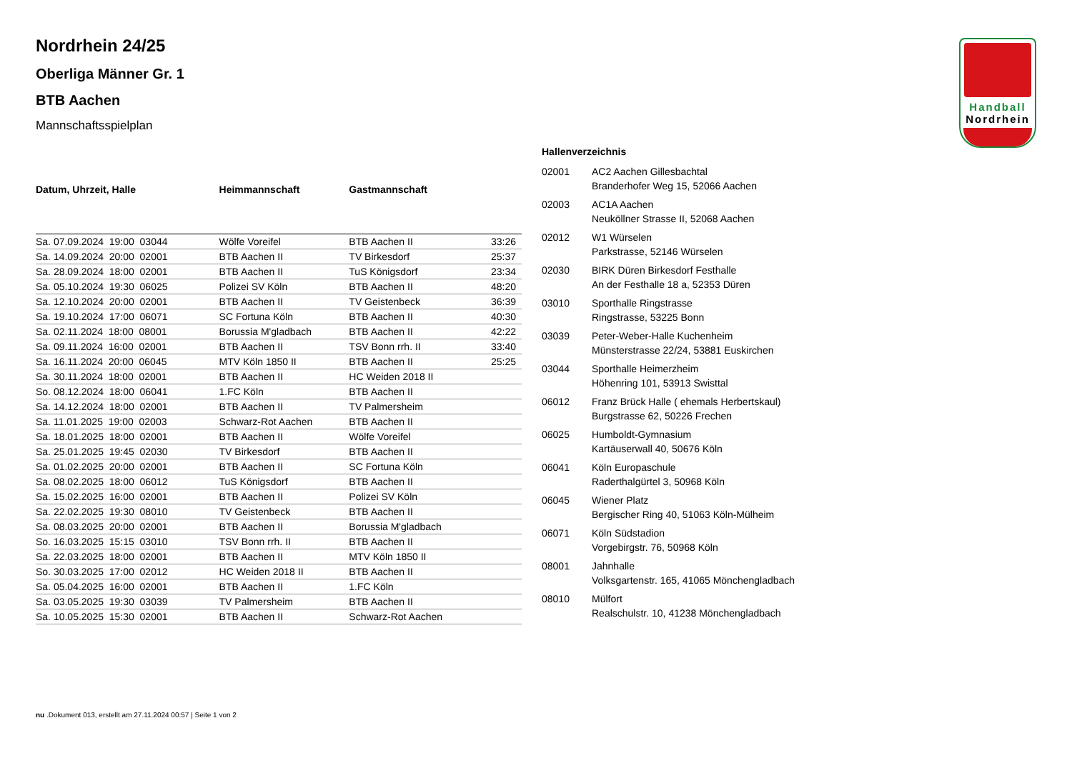Nordrhein 24/25
Oberliga Männer Gr. 1
BTB Aachen
Mannschaftsspielplan
| Datum, Uhrzeit, Halle | Heimmannschaft | Gastmannschaft | |
| --- | --- | --- | --- |
| Sa. 07.09.2024 19:00 03044 | Wölfe Voreifel | BTB Aachen II | 33:26 |
| Sa. 14.09.2024 20:00 02001 | BTB Aachen II | TV Birkesdorf | 25:37 |
| Sa. 28.09.2024 18:00 02001 | BTB Aachen II | TuS Königsdorf | 23:34 |
| Sa. 05.10.2024 19:30 06025 | Polizei SV Köln | BTB Aachen II | 48:20 |
| Sa. 12.10.2024 20:00 02001 | BTB Aachen II | TV Geistenbeck | 36:39 |
| Sa. 19.10.2024 17:00 06071 | SC Fortuna Köln | BTB Aachen II | 40:30 |
| Sa. 02.11.2024 18:00 08001 | Borussia M'gladbach | BTB Aachen II | 42:22 |
| Sa. 09.11.2024 16:00 02001 | BTB Aachen II | TSV Bonn rrh. II | 33:40 |
| Sa. 16.11.2024 20:00 06045 | MTV Köln 1850 II | BTB Aachen II | 25:25 |
| Sa. 30.11.2024 18:00 02001 | BTB Aachen II | HC Weiden 2018 II | |
| So. 08.12.2024 18:00 06041 | 1.FC Köln | BTB Aachen II | |
| Sa. 14.12.2024 18:00 02001 | BTB Aachen II | TV Palmersheim | |
| Sa. 11.01.2025 19:00 02003 | Schwarz-Rot Aachen | BTB Aachen II | |
| Sa. 18.01.2025 18:00 02001 | BTB Aachen II | Wölfe Voreifel | |
| Sa. 25.01.2025 19:45 02030 | TV Birkesdorf | BTB Aachen II | |
| Sa. 01.02.2025 20:00 02001 | BTB Aachen II | SC Fortuna Köln | |
| Sa. 08.02.2025 18:00 06012 | TuS Königsdorf | BTB Aachen II | |
| Sa. 15.02.2025 16:00 02001 | BTB Aachen II | Polizei SV Köln | |
| Sa. 22.02.2025 19:30 08010 | TV Geistenbeck | BTB Aachen II | |
| Sa. 08.03.2025 20:00 02001 | BTB Aachen II | Borussia M'gladbach | |
| So. 16.03.2025 15:15 03010 | TSV Bonn rrh. II | BTB Aachen II | |
| Sa. 22.03.2025 18:00 02001 | BTB Aachen II | MTV Köln 1850 II | |
| So. 30.03.2025 17:00 02012 | HC Weiden 2018 II | BTB Aachen II | |
| Sa. 05.04.2025 16:00 02001 | BTB Aachen II | 1.FC Köln | |
| Sa. 03.05.2025 19:30 03039 | TV Palmersheim | BTB Aachen II | |
| Sa. 10.05.2025 15:30 02001 | BTB Aachen II | Schwarz-Rot Aachen | |
Hallenverzeichnis
| 02001 | AC2 Aachen Gillesbachtal Branderhofer Weg 15, 52066 Aachen |
| 02003 | AC1A Aachen Neuköllner Strasse II, 52068 Aachen |
| 02012 | W1 Würselen Parkstrasse, 52146 Würselen |
| 02030 | BIRK Düren Birkesdorf Festhalle An der Festhalle 18 a, 52353 Düren |
| 03010 | Sporthalle Ringstrasse Ringstrasse, 53225 Bonn |
| 03039 | Peter-Weber-Halle Kuchenheim Münsterstrasse 22/24, 53881 Euskirchen |
| 03044 | Sporthalle Heimerzheim Höhenring 101, 53913 Swisttal |
| 06012 | Franz Brück Halle ( ehemals Herbertskaul) Burgstrasse 62, 50226 Frechen |
| 06025 | Humboldt-Gymnasium Kartäuserwall 40, 50676 Köln |
| 06041 | Köln Europaschule Raderthalgürtel 3, 50968 Köln |
| 06045 | Wiener Platz Bergischer Ring 40, 51063 Köln-Mülheim |
| 06071 | Köln Südstadion Vorgebirgstr. 76, 50968 Köln |
| 08001 | Jahnhalle Volksgartenstr. 165, 41065 Mönchengladbach |
| 08010 | Mülfort Realschulstr. 10, 41238 Mönchengladbach |
Handball
Nordrhein
nu .Dokument 013, erstellt am 27.11.2024 00:57 | Seite 1 von 2